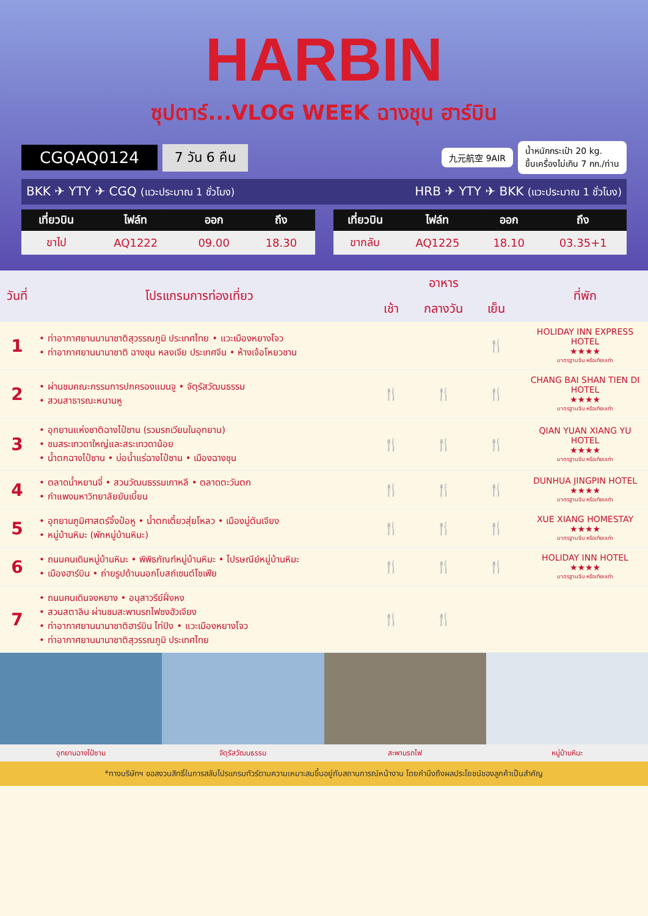HARBIN
ซุปตาร์...VLOG WEEK ฉางชุน ฮาร์บิน
CGQAQ0124 7 วัน 6 คืน 九元航空 9AIR น้ำหนักกระเป๋า 20 kg.
ขึ้นเครื่องไม่เกิน 7 กก./ท่าน
BKK ✈ YTY ✈ CGQ (แวะประมาณ 1 ชั่วโมง) HRB ✈ YTY ✈ BKK (แวะประมาณ 1 ชั่วโมง)
| เที่ยวบิน | ไฟล์ท | ออก | ถึง |
| --- | --- | --- | --- |
| ขาไป | AQ1222 | 09.00 | 18.30 |
| เที่ยวบิน | ไฟล์ท | ออก | ถึง |
| --- | --- | --- | --- |
| ขากลับ | AQ1225 | 18.10 | 03.35+1 |
| วันที่ | โปรแกรมการท่องเที่ยว | อาหาร | | | ที่พัก |
| --- | --- | --- | --- | --- | --- |
| | | เช้า | กลางวัน | เย็น | |
| 1 | • ท่าอากาศยานนานาชาติสุวรรณภูมิ ประเทศไทย • แวะเมืองหยางโจว • ท่าอากาศยานนานาชาติ ฉางชุน หลงเจีย ประเทศจีน • ห้างเจ้อโหยวชาน | | | 🍴 | HOLIDAY INN EXPRESS HOTEL ★★★★ มาตรฐานจีน หรือเทียบเท่า |
| 2 | • ผ่านชมคณะกรรมการปกครองแมนจู • จัตุรัสวัฒนธรรม • สวนสาธารณะหนานหู | 🍴 | 🍴 | 🍴 | CHANG BAI SHAN TIEN DI HOTEL ★★★★ มาตรฐานจีน หรือเทียบเท่า |
| 3 | • อุทยานแห่งชาติฉางไป๋ซาน (รวมรถเวียนในอุทยาน) • ชมสระเทวดาใหญ่และสระเทวดาน้อย • น้ำตกฉางไป๋ซาน • บ่อน้ำแร่ฉางไป๋ซาน • เมืองฉางชุน | 🍴 | 🍴 | 🍴 | QIAN YUAN XIANG YU HOTEL ★★★★ มาตรฐานจีน หรือเทียบเท่า |
| 4 | • ตลาดน้ำหยานจี๋ • สวนวัฒนธรรมเกาหลี • ตลาดตะวันตก • กำแพงมหาวิทยาลัยยันเบี้ยน | 🍴 | 🍴 | 🍴 | DUNHUA JINGPIN HOTEL ★★★★ มาตรฐานจีน หรือเทียบเท่า |
| 5 | • อุทยานภูมิศาสตร์จิ้งป๋อหู • น้ำตกเตี้ยวสุ่ยโหลว • เมืองมู่ตันเจียง • หมู่บ้านหิมะ (พักหมู่บ้านหิมะ) | 🍴 | 🍴 | 🍴 | XUE XIANG HOMESTAY ★★★★ มาตรฐานจีน หรือเทียบเท่า |
| 6 | • ถนนคนเดินหมู่บ้านหิมะ • พิพิธภัณฑ์หมู่บ้านหิมะ • ไปรษณีย์หมู่บ้านหิมะ • เมืองฮาร์บิน • ถ่ายรูปด้านนอกโบสถ์เซนต์โซเฟีย | 🍴 | 🍴 | 🍴 | HOLIDAY INN HOTEL ★★★★ มาตรฐานจีน หรือเทียบเท่า |
| 7 | • ถนนคนเดินจงหยาง • อนุสาวรีย์ฝั่งหง • สวนสตาลิน ผ่านชมสะพานรถไฟซงฮัวเจียง • ท่าอากาศยานนานาชาติฮาร์บิน ไท่ปิง • แวะเมืองหยางโจว • ท่าอากาศยานนานาชาติสุวรรณภูมิ ประเทศไทย | 🍴 | 🍴 | | |
อุทยานฉางไป๋ซาน จัตุรัสวัฒนธรรม สะพานรถไฟ หมู่บ้านหิมะ
*ทางบริษัทฯ ขอสงวนสิทธิ์ในการสลับโปรแกรมทัวร์ตามความเหมาะสมขึ้นอยู่กับสถานการณ์หน้างาน โดยคำนึงถึงผลประโยชน์ของลูกค้าเป็นสำคัญ